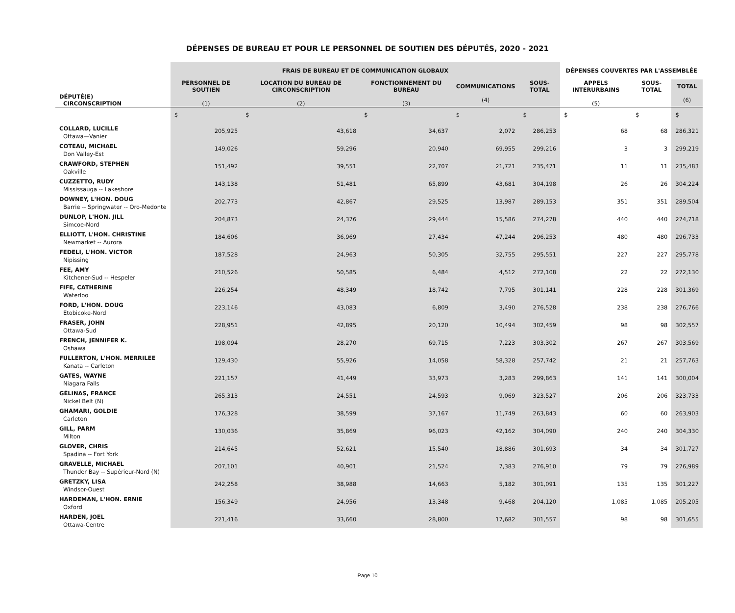DÉPENSES DE BUREAU ET POUR LE PERSONNEL DE SOUTIEN DES DÉPUTÉS, 2020 - 2021
| | FRAIS DE BUREAU ET DE COMMUNICATION GLOBAUX | | | | | DÉPENSES COUVERTES PAR L'ASSEMBLÉE | | |
| --- | --- | --- | --- | --- | --- | --- | --- | --- |
| DÉPUTÉ(E) CIRCONSCRIPTION | PERSONNEL DE SOUTIEN (1) | LOCATION DU BUREAU DE CIRCONSCRIPTION (2) | FONCTIONNEMENT DU BUREAU (3) | COMMUNICATIONS (4) | SOUS-TOTAL | APPELS INTERURBAINS (5) | SOUS-TOTAL | TOTAL (6) |
| | $ | $ | $ | $ | $ | $ | $ | $ |
| COLLARD, LUCILLE Ottawa—Vanier | 205,925 | 43,618 | 34,637 | 2,072 | 286,253 | 68 | 68 | 286,321 |
| COTEAU, MICHAEL Don Valley-Est | 149,026 | 59,296 | 20,940 | 69,955 | 299,216 | 3 | 3 | 299,219 |
| CRAWFORD, STEPHEN Oakville | 151,492 | 39,551 | 22,707 | 21,721 | 235,471 | 11 | 11 | 235,483 |
| CUZZETTO, RUDY Mississauga -- Lakeshore | 143,138 | 51,481 | 65,899 | 43,681 | 304,198 | 26 | 26 | 304,224 |
| DOWNEY, L'HON. DOUG Barrie -- Springwater -- Oro-Medonte | 202,773 | 42,867 | 29,525 | 13,987 | 289,153 | 351 | 351 | 289,504 |
| DUNLOP, L'HON. JILL Simcoe-Nord | 204,873 | 24,376 | 29,444 | 15,586 | 274,278 | 440 | 440 | 274,718 |
| ELLIOTT, L'HON. CHRISTINE Newmarket -- Aurora | 184,606 | 36,969 | 27,434 | 47,244 | 296,253 | 480 | 480 | 296,733 |
| FEDELI, L'HON. VICTOR Nipissing | 187,528 | 24,963 | 50,305 | 32,755 | 295,551 | 227 | 227 | 295,778 |
| FEE, AMY Kitchener-Sud -- Hespeler | 210,526 | 50,585 | 6,484 | 4,512 | 272,108 | 22 | 22 | 272,130 |
| FIFE, CATHERINE Waterloo | 226,254 | 48,349 | 18,742 | 7,795 | 301,141 | 228 | 228 | 301,369 |
| FORD, L'HON. DOUG Etobicoke-Nord | 223,146 | 43,083 | 6,809 | 3,490 | 276,528 | 238 | 238 | 276,766 |
| FRASER, JOHN Ottawa-Sud | 228,951 | 42,895 | 20,120 | 10,494 | 302,459 | 98 | 98 | 302,557 |
| FRENCH, JENNIFER K. Oshawa | 198,094 | 28,270 | 69,715 | 7,223 | 303,302 | 267 | 267 | 303,569 |
| FULLERTON, L'HON. MERRILEE Kanata -- Carleton | 129,430 | 55,926 | 14,058 | 58,328 | 257,742 | 21 | 21 | 257,763 |
| GATES, WAYNE Niagara Falls | 221,157 | 41,449 | 33,973 | 3,283 | 299,863 | 141 | 141 | 300,004 |
| GÉLINAS, FRANCE Nickel Belt (N) | 265,313 | 24,551 | 24,593 | 9,069 | 323,527 | 206 | 206 | 323,733 |
| GHAMARI, GOLDIE Carleton | 176,328 | 38,599 | 37,167 | 11,749 | 263,843 | 60 | 60 | 263,903 |
| GILL, PARM Milton | 130,036 | 35,869 | 96,023 | 42,162 | 304,090 | 240 | 240 | 304,330 |
| GLOVER, CHRIS Spadina -- Fort York | 214,645 | 52,621 | 15,540 | 18,886 | 301,693 | 34 | 34 | 301,727 |
| GRAVELLE, MICHAEL Thunder Bay -- Supérieur-Nord (N) | 207,101 | 40,901 | 21,524 | 7,383 | 276,910 | 79 | 79 | 276,989 |
| GRETZKY, LISA Windsor-Ouest | 242,258 | 38,988 | 14,663 | 5,182 | 301,091 | 135 | 135 | 301,227 |
| HARDEMAN, L'HON. ERNIE Oxford | 156,349 | 24,956 | 13,348 | 9,468 | 204,120 | 1,085 | 1,085 | 205,205 |
| HARDEN, JOEL Ottawa-Centre | 221,416 | 33,660 | 28,800 | 17,682 | 301,557 | 98 | 98 | 301,655 |
Page 10